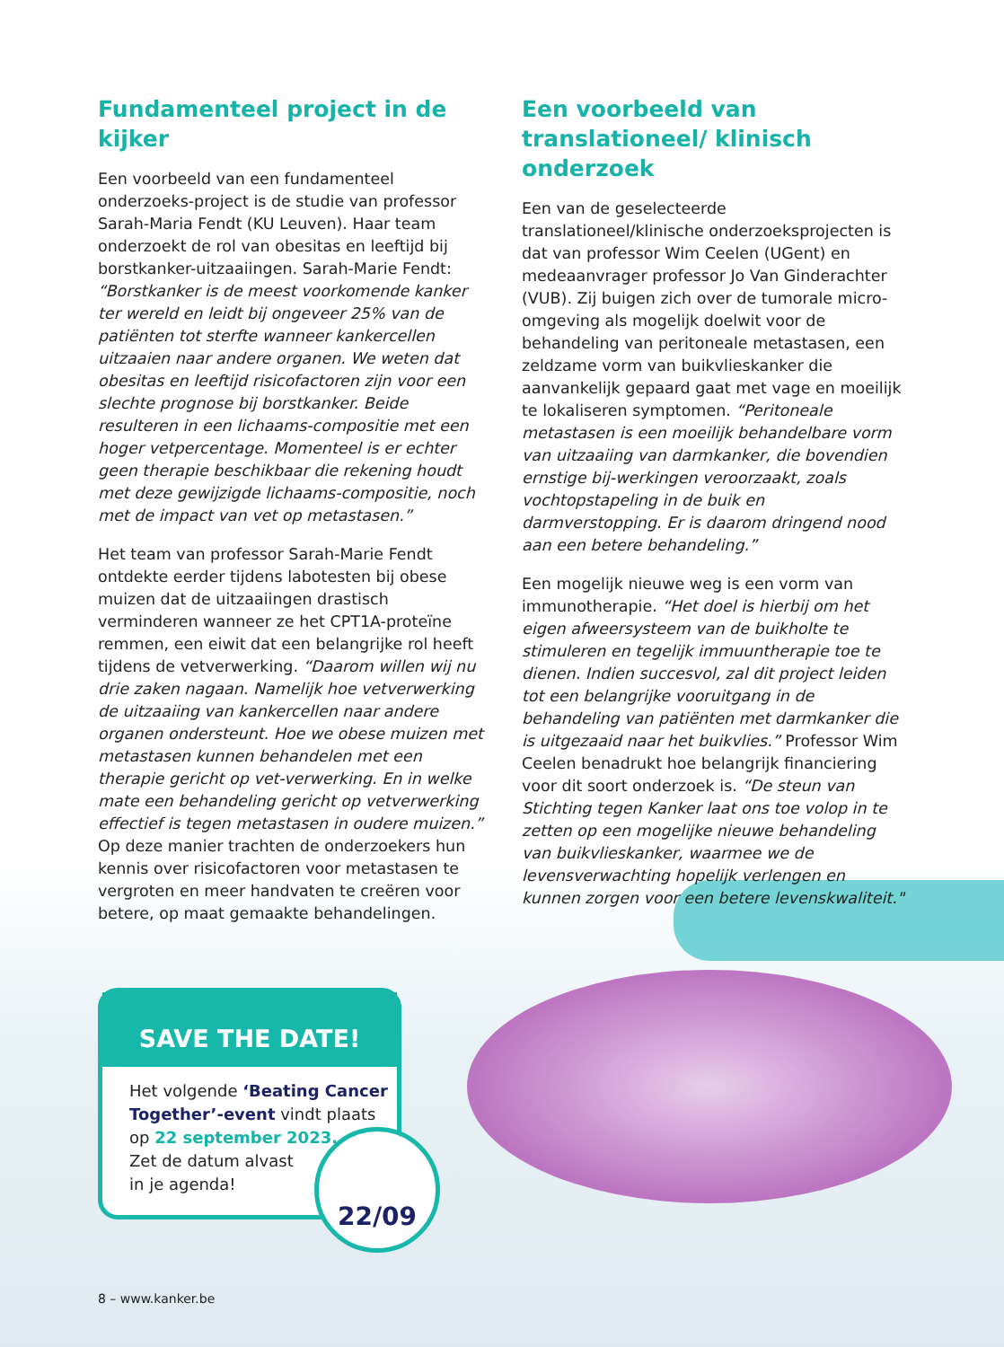Fundamenteel project in de kijker
Een voorbeeld van een fundamenteel onderzoeks-project is de studie van professor Sarah-Maria Fendt (KU Leuven). Haar team onderzoekt de rol van obesitas en leeftijd bij borstkanker-uitzaaiingen. Sarah-Marie Fendt: “Borstkanker is de meest voorkomende kanker ter wereld en leidt bij ongeveer 25% van de patiënten tot sterfte wanneer kankercellen uitzaaien naar andere organen. We weten dat obesitas en leeftijd risicofactoren zijn voor een slechte prognose bij borstkanker. Beide resulteren in een lichaams-compositie met een hoger vetpercentage. Momenteel is er echter geen therapie beschikbaar die rekening houdt met deze gewijzigde lichaams-compositie, noch met de impact van vet op metastasen.”
Het team van professor Sarah-Marie Fendt ontdekte eerder tijdens labotesten bij obese muizen dat de uitzaaiingen drastisch verminderen wanneer ze het CPT1A-proteïne remmen, een eiwit dat een belangrijke rol heeft tijdens de vetverwerking. “Daarom willen wij nu drie zaken nagaan. Namelijk hoe vetverwerking de uitzaaiing van kankercellen naar andere organen ondersteunt. Hoe we obese muizen met metastasen kunnen behandelen met een therapie gericht op vet-verwerking. En in welke mate een behandeling gericht op vetverwerking effectief is tegen metastasen in oudere muizen.” Op deze manier trachten de onderzoekers hun kennis over risicofactoren voor metastasen te vergroten en meer handvaten te creëren voor betere, op maat gemaakte behandelingen.
Een voorbeeld van translationeel/ klinisch onderzoek
Een van de geselecteerde translationeel/klinische onderzoeksprojecten is dat van professor Wim Ceelen (UGent) en medeaanvrager professor Jo Van Ginderachter (VUB). Zij buigen zich over de tumorale micro-omgeving als mogelijk doelwit voor de behandeling van peritoneale metastasen, een zeldzame vorm van buikvlieskanker die aanvankelijk gepaard gaat met vage en moeilijk te lokaliseren symptomen. “Peritoneale metastasen is een moeilijk behandelbare vorm van uitzaaiing van darmkanker, die bovendien ernstige bij-werkingen veroorzaakt, zoals vochtopstapeling in de buik en darmverstopping. Er is daarom dringend nood aan een betere behandeling.”
Een mogelijk nieuwe weg is een vorm van immunotherapie. “Het doel is hierbij om het eigen afweersysteem van de buikholte te stimuleren en tegelijk immuuntherapie toe te dienen. Indien succesvol, zal dit project leiden tot een belangrijke vooruitgang in de behandeling van patiënten met darmkanker die is uitgezaaid naar het buikvlies.” Professor Wim Ceelen benadrukt hoe belangrijk financiering voor dit soort onderzoek is. “De steun van Stichting tegen Kanker laat ons toe volop in te zetten op een mogelijke nieuwe behandeling van buikvlieskanker, waarmee we de levensverwachting hopelijk verlengen en kunnen zorgen voor een betere levenskwaliteit."
SAVE THE DATE!
Het volgende ‘Beating Cancer Together’-event vindt plaats op 22 september 2023.
Zet de datum alvast
in je agenda!
22/09
8 – www.kanker.be